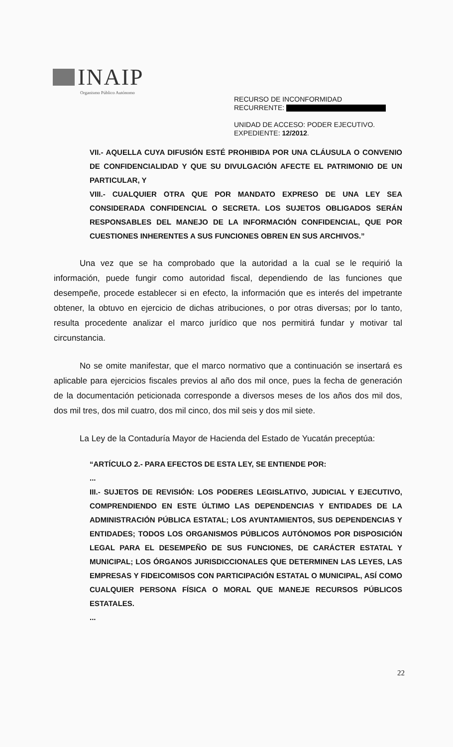INAIP
Organismo Público Autónomo
RECURSO DE INCONFORMIDAD
RECURRENTE:
UNIDAD DE ACCESO: PODER EJECUTIVO.
EXPEDIENTE: 12/2012.
VII.- AQUELLA CUYA DIFUSIÓN ESTÉ PROHIBIDA POR UNA CLÁUSULA O CONVENIO DE CONFIDENCIALIDAD Y QUE SU DIVULGACIÓN AFECTE EL PATRIMONIO DE UN PARTICULAR, Y
VIII.- CUALQUIER OTRA QUE POR MANDATO EXPRESO DE UNA LEY SEA CONSIDERADA CONFIDENCIAL O SECRETA. LOS SUJETOS OBLIGADOS SERÁN RESPONSABLES DEL MANEJO DE LA INFORMACIÓN CONFIDENCIAL, QUE POR CUESTIONES INHERENTES A SUS FUNCIONES OBREN EN SUS ARCHIVOS.”
Una vez que se ha comprobado que la autoridad a la cual se le requirió la información, puede fungir como autoridad fiscal, dependiendo de las funciones que desempeñe, procede establecer si en efecto, la información que es interés del impetrante obtener, la obtuvo en ejercicio de dichas atribuciones, o por otras diversas; por lo tanto, resulta procedente analizar el marco jurídico que nos permitirá fundar y motivar tal circunstancia.
No se omite manifestar, que el marco normativo que a continuación se insertará es aplicable para ejercicios fiscales previos al año dos mil once, pues la fecha de generación de la documentación peticionada corresponde a diversos meses de los años dos mil dos, dos mil tres, dos mil cuatro, dos mil cinco, dos mil seis y dos mil siete.
La Ley de la Contaduría Mayor de Hacienda del Estado de Yucatán preceptúa:
“ARTÍCULO 2.- PARA EFECTOS DE ESTA LEY, SE ENTIENDE POR:
...
III.- SUJETOS DE REVISIÓN: LOS PODERES LEGISLATIVO, JUDICIAL Y EJECUTIVO, COMPRENDIENDO EN ESTE ÚLTIMO LAS DEPENDENCIAS Y ENTIDADES DE LA ADMINISTRACIÓN PÚBLICA ESTATAL; LOS AYUNTAMIENTOS, SUS DEPENDENCIAS Y ENTIDADES; TODOS LOS ORGANISMOS PÚBLICOS AUTÓNOMOS POR DISPOSICIÓN LEGAL PARA EL DESEMPEÑO DE SUS FUNCIONES, DE CARÁCTER ESTATAL Y MUNICIPAL; LOS ÓRGANOS JURISDICCIONALES QUE DETERMINEN LAS LEYES, LAS EMPRESAS Y FIDEICOMISOS CON PARTICIPACIÓN ESTATAL O MUNICIPAL, ASÍ COMO CUALQUIER PERSONA FÍSICA O MORAL QUE MANEJE RECURSOS PÚBLICOS ESTATALES.
...
22